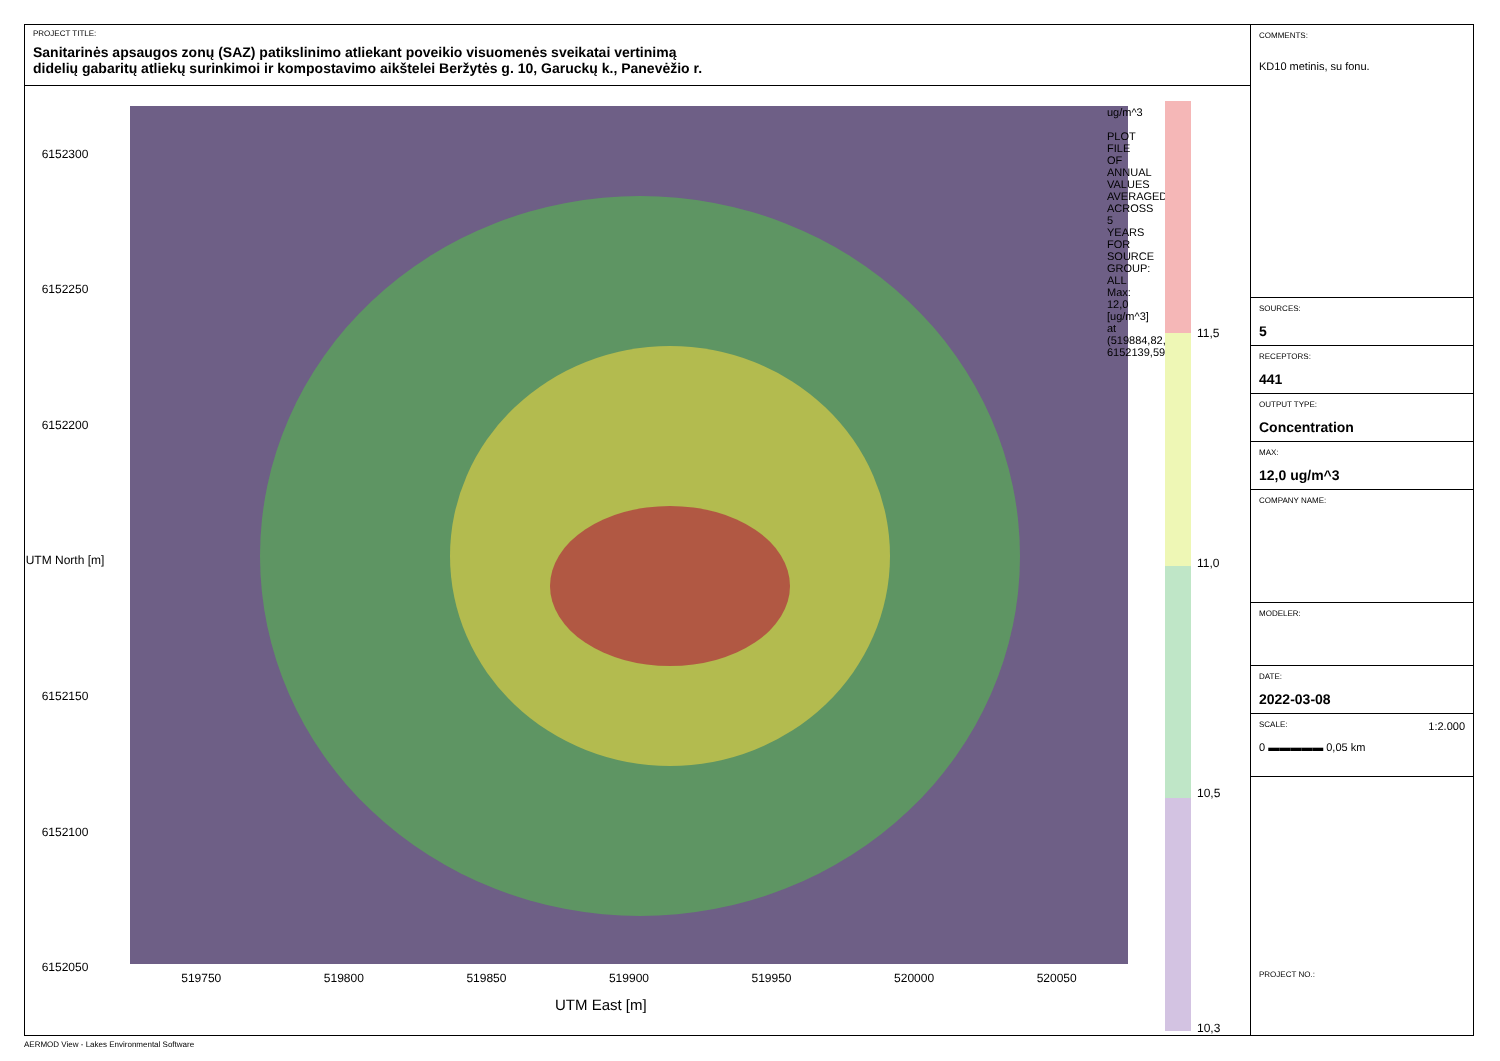PROJECT TITLE:
Sanitarinės apsaugos zonų (SAZ) patikslinimo atliekant poveikio visuomenės sveikatai vertinimą
didelių gabaritų atliekų surinkimoi ir kompostavimo aikštelei Beržytės g. 10, Garuckų k., Panevėžio r.
6152300
6152250
6152200
UTM North [m]
6152150
6152100
6152050
519750 519800 519850 519900 519950 520000 520050
UTM East [m]
ug/m^3
PLOT FILE OF ANNUAL VALUES AVERAGED ACROSS 5 YEARS FOR SOURCE GROUP: ALL
Max: 12,0 [ug/m^3] at (519884,82, 6152139,59)
11,5
11,0
10,5
10,3
COMMENTS:
KD10 metinis, su fonu.
SOURCES:
5
RECEPTORS:
441
OUTPUT TYPE:
Concentration
MAX:
12,0 ug/m^3
COMPANY NAME:
MODELER:
DATE:
2022-03-08
SCALE: 1:2.000
0 ▬▬▬▬▬ 0,05 km
PROJECT NO.:
AERMOD View - Lakes Environmental Software